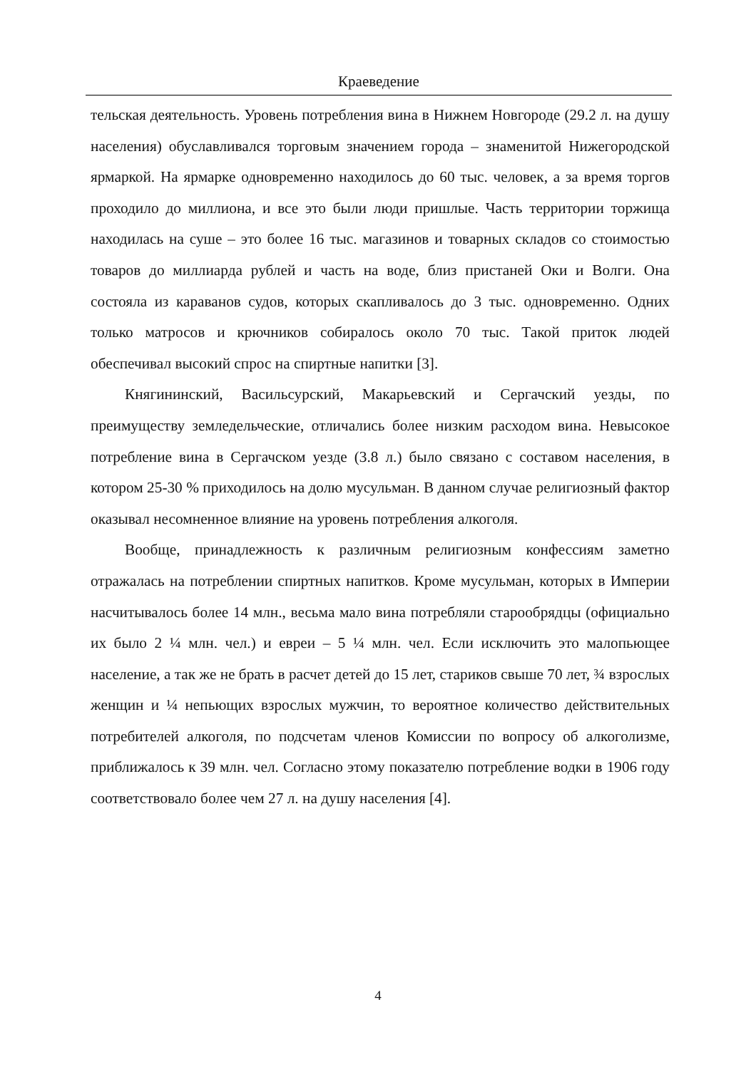Краеведение
тельская деятельность. Уровень потребления вина в Нижнем Новгороде (29.2 л. на душу населения) обуславливался торговым значением города – знаменитой Нижегородской ярмаркой. На ярмарке одновременно находилось до 60 тыс. человек, а за время торгов проходило до миллиона, и все это были люди пришлые. Часть территории торжища находилась на суше – это более 16 тыс. магазинов и товарных складов со стоимостью товаров до миллиарда рублей и часть на воде, близ пристаней Оки и Волги. Она состояла из караванов судов, которых скапливалось до 3 тыс. одновременно. Одних только матросов и крючников собиралось около 70 тыс. Такой приток людей обеспечивал высокий спрос на спиртные напитки [3].
Княгининский, Васильсурский, Макарьевский и Сергачский уезды, по преимуществу земледельческие, отличались более низким расходом вина. Невысокое потребление вина в Сергачском уезде (3.8 л.) было связано с составом населения, в котором 25-30 % приходилось на долю мусульман. В данном случае религиозный фактор оказывал несомненное влияние на уровень потребления алкоголя.
Вообще, принадлежность к различным религиозным конфессиям заметно отражалась на потреблении спиртных напитков. Кроме мусульман, которых в Империи насчитывалось более 14 млн., весьма мало вина потребляли старообрядцы (официально их было 2 ¼ млн. чел.) и евреи – 5 ¼ млн. чел. Если исключить это малопьющее население, а так же не брать в расчет детей до 15 лет, стариков свыше 70 лет, ¾ взрослых женщин и ¼ непьющих взрослых мужчин, то вероятное количество действительных потребителей алкоголя, по подсчетам членов Комиссии по вопросу об алкоголизме, приближалось к 39 млн. чел. Согласно этому показателю потребление водки в 1906 году соответствовало более чем 27 л. на душу населения [4].
4